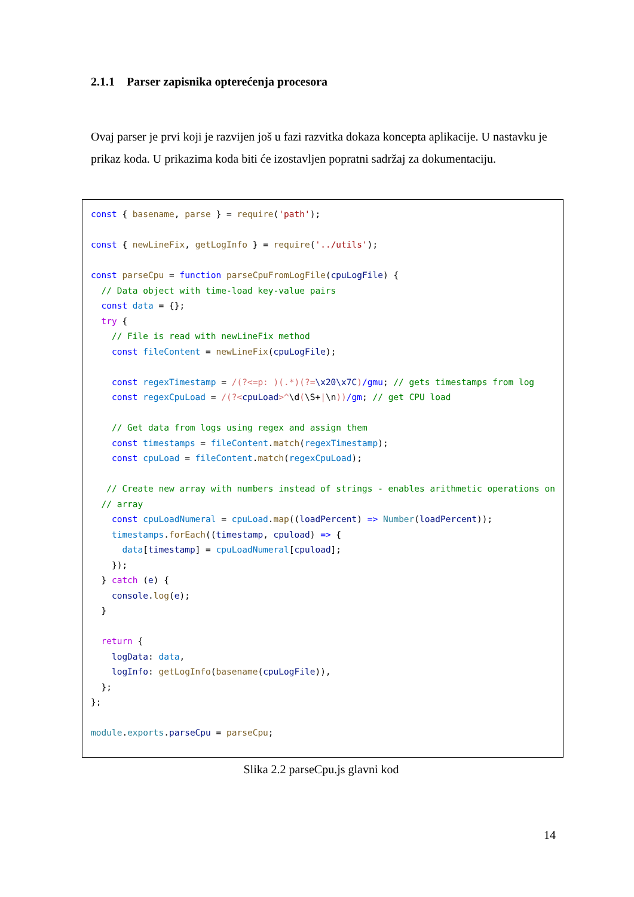2.1.1 Parser zapisnika opterećenja procesora
Ovaj parser je prvi koji je razvijen još u fazi razvitka dokaza koncepta aplikacije. U nastavku je prikaz koda. U prikazima koda biti će izostavljen popratni sadržaj za dokumentaciju.
const { basename, parse } = require('path');

const { newLineFix, getLogInfo } = require('../utils');

const parseCpu = function parseCpuFromLogFile(cpuLogFile) {
  // Data object with time-load key-value pairs
  const data = {};
  try {
    // File is read with newLineFix method
    const fileContent = newLineFix(cpuLogFile);

    const regexTimestamp = /(?<=p: )(.*)(?=\x20\x7C)/gmu; // gets timestamps from log
    const regexCpuLoad = /(?<cpuLoad>^\d(\S+|\n))/gm; // get CPU load

    // Get data from logs using regex and assign them
    const timestamps = fileContent.match(regexTimestamp);
    const cpuLoad = fileContent.match(regexCpuLoad);

   // Create new array with numbers instead of strings - enables arithmetic operations on
  // array
    const cpuLoadNumeral = cpuLoad.map((loadPercent) => Number(loadPercent));
    timestamps.forEach((timestamp, cpuload) => {
      data[timestamp] = cpuLoadNumeral[cpuload];
    });
  } catch (e) {
    console.log(e);
  }

  return {
    logData: data,
    logInfo: getLogInfo(basename(cpuLogFile)),
  };
};

module.exports.parseCpu = parseCpu;
Slika 2.2 parseCpu.js glavni kod
14